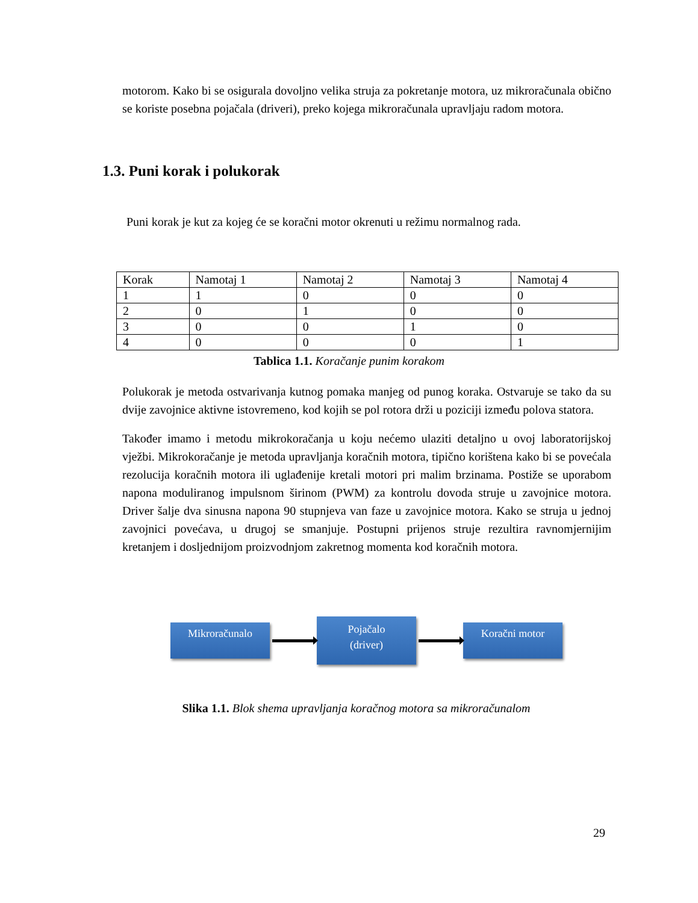motorom. Kako bi se osigurala dovoljno velika struja za pokretanje motora, uz mikroračunala obično se koriste posebna pojačala (driveri), preko kojega mikroračunala upravljaju radom motora.
1.3. Puni korak i polukorak
Puni korak je kut za kojeg će se koračni motor okrenuti u režimu normalnog rada.
| Korak | Namotaj 1 | Namotaj 2 | Namotaj 3 | Namotaj 4 |
| 1 | 1 | 0 | 0 | 0 |
| 2 | 0 | 1 | 0 | 0 |
| 3 | 0 | 0 | 1 | 0 |
| 4 | 0 | 0 | 0 | 1 |
Tablica 1.1. Koračanje punim korakom
Polukorak je metoda ostvarivanja kutnog pomaka manjeg od punog koraka. Ostvaruje se tako da su dvije zavojnice aktivne istovremeno, kod kojih se pol rotora drži u poziciji između polova statora.
Također imamo i metodu mikrokoračanja u koju nećemo ulaziti detaljno u ovoj laboratorijskoj vježbi. Mikrokoračanje je metoda upravljanja koračnih motora, tipično korištena kako bi se povećala rezolucija koračnih motora ili uglađenije kretali motori pri malim brzinama. Postiže se uporabom napona moduliranog impulsnom širinom (PWM) za kontrolu dovoda struje u zavojnice motora. Driver šalje dva sinusna napona 90 stupnjeva van faze u zavojnice motora. Kako se struja u jednoj zavojnici povećava, u drugoj se smanjuje. Postupni prijenos struje rezultira ravnomjernijim kretanjem i dosljednijom proizvodnjom zakretnog momenta kod koračnih motora.
Mikroračunalo
Pojačalo
(driver)
Koračni motor
Slika 1.1. Blok shema upravljanja koračnog motora sa mikroračunalom
29